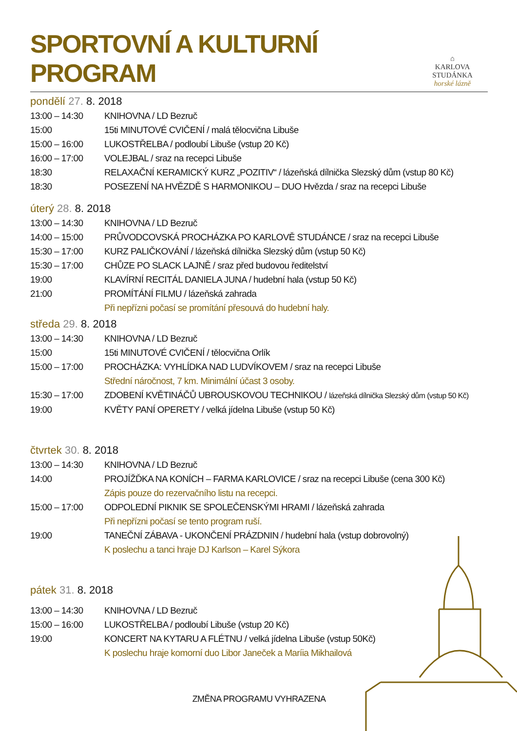SPORTOVNÍ A KULTURNÍ PROGRAM
⌂
KARLOVA STUDÁNKA
horské lázně
pondělí 27. 8. 2018
13:00 – 14:30 KNIHOVNA / LD Bezruč
15:00 15ti MINUTOVÉ CVIČENÍ / malá tělocvična Libuše
15:00 – 16:00 LUKOSTŘELBA / podloubí Libuše (vstup 20 Kč)
16:00 – 17:00 VOLEJBAL / sraz na recepci Libuše
18:30 RELAXAČNÍ KERAMICKÝ KURZ „POZITIV“ / lázeňská dílnička Slezský dům (vstup 80 Kč)
18:30 POSEZENÍ NA HVĚZDĚ S HARMONIKOU – DUO Hvězda / sraz na recepci Libuše
úterý 28. 8. 2018
13:00 – 14:30 KNIHOVNA / LD Bezruč
14:00 – 15:00 PRŮVODCOVSKÁ PROCHÁZKA PO KARLOVĚ STUDÁNCE / sraz na recepci Libuše
15:30 – 17:00 KURZ PALIČKOVÁNÍ / lázeňská dílnička Slezský dům (vstup 50 Kč)
15:30 – 17:00 CHŮZE PO SLACK LAJNĚ / sraz před budovou ředitelství
19:00 KLAVÍRNÍ RECITÁL DANIELA JUNA / hudební hala (vstup 50 Kč)
21:00 PROMÍTÁNÍ FILMU / lázeňská zahrada
Při nepřízni počasí se promítání přesouvá do hudební haly.
středa 29. 8. 2018
13:00 – 14:30 KNIHOVNA / LD Bezruč
15:00 15ti MINUTOVÉ CVIČENÍ / tělocvična Orlík
15:00 – 17:00 PROCHÁZKA: VYHLÍDKA NAD LUDVÍKOVEM / sraz na recepci Libuše
Střední náročnost, 7 km. Minimální účast 3 osoby.
15:30 – 17:00 ZDOBENÍ KVĚTINÁČŮ UBROUSKOVOU TECHNIKOU / lázeňská dílnička Slezský dům (vstup 50 Kč)
19:00 KVĚTY PANÍ OPERETY / velká jídelna Libuše (vstup 50 Kč)
čtvrtek 30. 8. 2018
13:00 – 14:30 KNIHOVNA / LD Bezruč
14:00 PROJÍŽĎKA NA KONÍCH – FARMA KARLOVICE / sraz na recepci Libuše (cena 300 Kč)
Zápis pouze do rezervačního listu na recepci.
15:00 – 17:00 ODPOLEDNÍ PIKNIK SE SPOLEČENSKÝMI HRAMI / lázeňská zahrada
Při nepřízni počasí se tento program ruší.
19:00 TANEČNÍ ZÁBAVA - UKONČENÍ PRÁZDNIN / hudební hala (vstup dobrovolný)
K poslechu a tanci hraje DJ Karlson – Karel Sýkora
pátek 31. 8. 2018
13:00 – 14:30 KNIHOVNA / LD Bezruč
15:00 – 16:00 LUKOSTŘELBA / podloubí Libuše (vstup 20 Kč)
19:00 KONCERT NA KYTARU A FLÉTNU / velká jídelna Libuše (vstup 50Kč)
K poslechu hraje komorní duo Libor Janeček a Maríia Mikhailová
ZMĚNA PROGRAMU VYHRAZENA